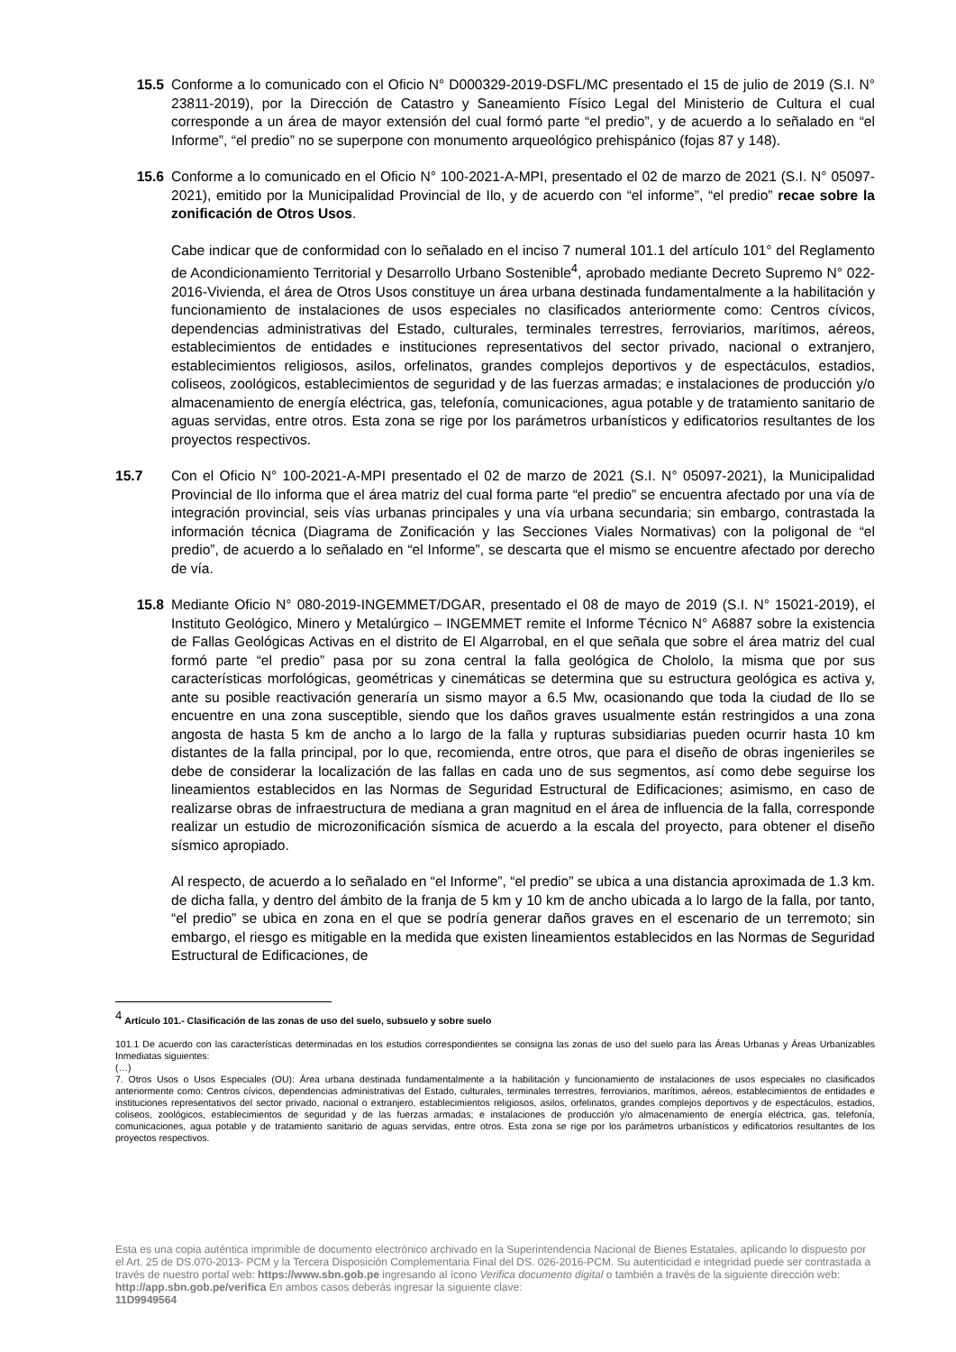15.5 Conforme a lo comunicado con el Oficio N° D000329-2019-DSFL/MC presentado el 15 de julio de 2019 (S.I. N° 23811-2019), por la Dirección de Catastro y Saneamiento Físico Legal del Ministerio de Cultura el cual corresponde a un área de mayor extensión del cual formó parte “el predio”, y de acuerdo a lo señalado en “el Informe”, “el predio” no se superpone con monumento arqueológico prehispánico (fojas 87 y 148).
15.6 Conforme a lo comunicado en el Oficio N° 100-2021-A-MPI, presentado el 02 de marzo de 2021 (S.I. N° 05097-2021), emitido por la Municipalidad Provincial de Ilo, y de acuerdo con “el informe”, “el predio” recae sobre la zonificación de Otros Usos.
Cabe indicar que de conformidad con lo señalado en el inciso 7 numeral 101.1 del artículo 101° del Reglamento de Acondicionamiento Territorial y Desarrollo Urbano Sostenible<sup>4</sup>, aprobado mediante Decreto Supremo N° 022-2016-Vivienda, el área de Otros Usos constituye un área urbana destinada fundamentalmente a la habilitación y funcionamiento de instalaciones de usos especiales no clasificados anteriormente como: Centros cívicos, dependencias administrativas del Estado, culturales, terminales terrestres, ferroviarios, marítimos, aéreos, establecimientos de entidades e instituciones representativos del sector privado, nacional o extranjero, establecimientos religiosos, asilos, orfelinatos, grandes complejos deportivos y de espectáculos, estadios, coliseos, zoológicos, establecimientos de seguridad y de las fuerzas armadas; e instalaciones de producción y/o almacenamiento de energía eléctrica, gas, telefonía, comunicaciones, agua potable y de tratamiento sanitario de aguas servidas, entre otros. Esta zona se rige por los parámetros urbanísticos y edificatorios resultantes de los proyectos respectivos.
15.7 Con el Oficio N° 100-2021-A-MPI presentado el 02 de marzo de 2021 (S.I. N° 05097-2021), la Municipalidad Provincial de Ilo informa que el área matriz del cual forma parte “el predio” se encuentra afectado por una vía de integración provincial, seis vías urbanas principales y una vía urbana secundaria; sin embargo, contrastada la información técnica (Diagrama de Zonificación y las Secciones Viales Normativas) con la poligonal de “el predio”, de acuerdo a lo señalado en “el Informe”, se descarta que el mismo se encuentre afectado por derecho de vía.
15.8 Mediante Oficio N° 080-2019-INGEMMET/DGAR, presentado el 08 de mayo de 2019 (S.I. N° 15021-2019), el Instituto Geológico, Minero y Metalúrgico – INGEMMET remite el Informe Técnico N° A6887 sobre la existencia de Fallas Geológicas Activas en el distrito de El Algarrobal, en el que señala que sobre el área matriz del cual formó parte “el predio” pasa por su zona central la falla geológica de Chololo, la misma que por sus características morfológicas, geométricas y cinemáticas se determina que su estructura geológica es activa y, ante su posible reactivación generaría un sismo mayor a 6.5 Mw, ocasionando que toda la ciudad de Ilo se encuentre en una zona susceptible, siendo que los daños graves usualmente están restringidos a una zona angosta de hasta 5 km de ancho a lo largo de la falla y rupturas subsidiarias pueden ocurrir hasta 10 km distantes de la falla principal, por lo que, recomienda, entre otros, que para el diseño de obras ingenieriles se debe de considerar la localización de las fallas en cada uno de sus segmentos, así como debe seguirse los lineamientos establecidos en las Normas de Seguridad Estructural de Edificaciones; asimismo, en caso de realizarse obras de infraestructura de mediana a gran magnitud en el área de influencia de la falla, corresponde realizar un estudio de microzonificación sísmica de acuerdo a la escala del proyecto, para obtener el diseño sísmico apropiado.
Al respecto, de acuerdo a lo señalado en “el Informe”, “el predio” se ubica a una distancia aproximada de 1.3 km. de dicha falla, y dentro del ámbito de la franja de 5 km y 10 km de ancho ubicada a lo largo de la falla, por tanto, “el predio” se ubica en zona en el que se podría generar daños graves en el escenario de un terremoto; sin embargo, el riesgo es mitigable en la medida que existen lineamientos establecidos en las Normas de Seguridad Estructural de Edificaciones, de
<sup>4</sup> Artículo 101.- Clasificación de las zonas de uso del suelo, subsuelo y sobre suelo
101.1 De acuerdo con las características determinadas en los estudios correspondientes se consigna las zonas de uso del suelo para las Áreas Urbanas y Áreas Urbanizables Inmediatas siguientes:
(…)
7. Otros Usos o Usos Especiales (OU): Área urbana destinada fundamentalmente a la habilitación y funcionamiento de instalaciones de usos especiales no clasificados anteriormente como: Centros cívicos, dependencias administrativas del Estado, culturales, terminales terrestres, ferroviarios, marítimos, aéreos, establecimientos de entidades e instituciones representativos del sector privado, nacional o extranjero, establecimientos religiosos, asilos, orfelinatos, grandes complejos deportivos y de espectáculos, estadios, coliseos, zoológicos, establecimientos de seguridad y de las fuerzas armadas; e instalaciones de producción y/o almacenamiento de energía eléctrica, gas, telefonía, comunicaciones, agua potable y de tratamiento sanitario de aguas servidas, entre otros. Esta zona se rige por los parámetros urbanísticos y edificatorios resultantes de los proyectos respectivos.
Esta es una copia auténtica imprimible de documento electrónico archivado en la Superintendencia Nacional de Bienes Estatales, aplicando lo dispuesto por el Art. 25 de DS.070-2013- PCM y la Tercera Disposición Complementaria Final del DS. 026-2016-PCM. Su autenticidad e integridad puede ser contrastada a través de nuestro portal web: https://www.sbn.gob.pe ingresando al ícono Verifica documento digital o también a través de la siguiente dirección web: http://app.sbn.gob.pe/verifica En ambos casos deberás ingresar la siguiente clave:
11D9949564